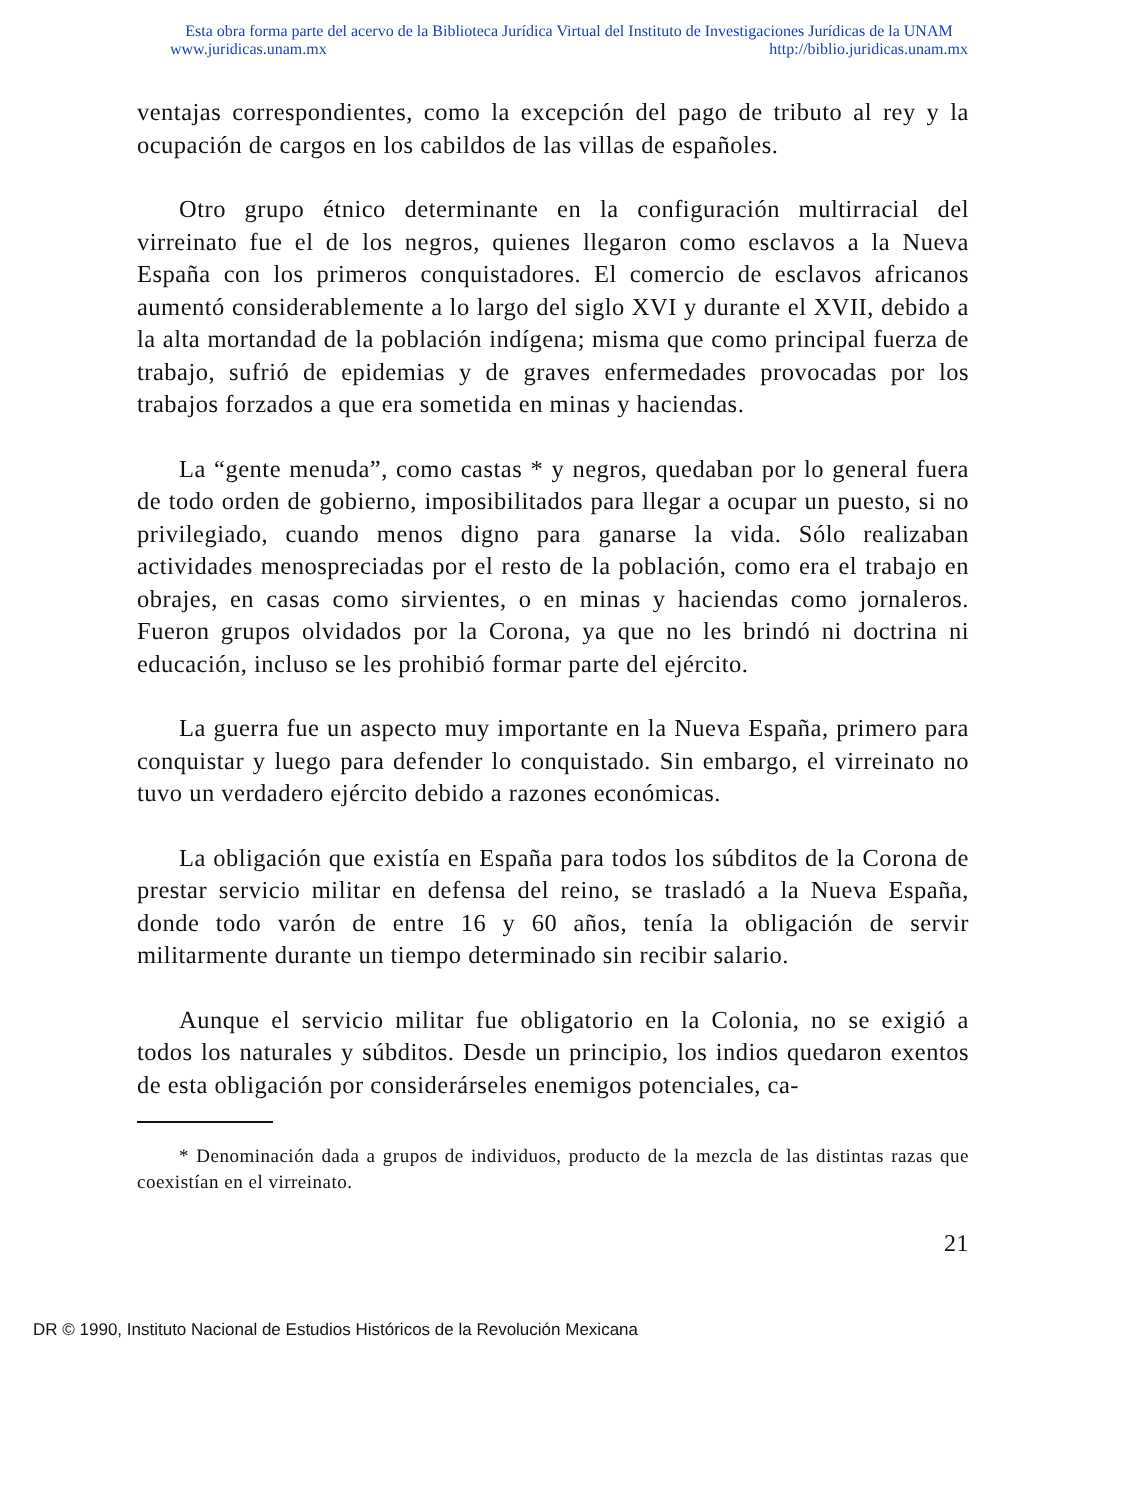Esta obra forma parte del acervo de la Biblioteca Jurídica Virtual del Instituto de Investigaciones Jurídicas de la UNAM
www.juridicas.unam.mx http://biblio.juridicas.unam.mx
ventajas correspondientes, como la excepción del pago de tributo al rey y la ocupación de cargos en los cabildos de las villas de españoles.
Otro grupo étnico determinante en la configuración multirracial del virreinato fue el de los negros, quienes llegaron como esclavos a la Nueva España con los primeros conquistadores. El comercio de esclavos africanos aumentó considerablemente a lo largo del siglo XVI y durante el XVII, debido a la alta mortandad de la población indígena; misma que como principal fuerza de trabajo, sufrió de epidemias y de graves enfermedades provocadas por los trabajos forzados a que era sometida en minas y haciendas.
La “gente menuda”, como castas * y negros, quedaban por lo general fuera de todo orden de gobierno, imposibilitados para llegar a ocupar un puesto, si no privilegiado, cuando menos digno para ganarse la vida. Sólo realizaban actividades menospreciadas por el resto de la población, como era el trabajo en obrajes, en casas como sirvientes, o en minas y haciendas como jornaleros. Fueron grupos olvidados por la Corona, ya que no les brindó ni doctrina ni educación, incluso se les prohibió formar parte del ejército.
La guerra fue un aspecto muy importante en la Nueva España, primero para conquistar y luego para defender lo conquistado. Sin embargo, el virreinato no tuvo un verdadero ejército debido a razones económicas.
La obligación que existía en España para todos los súbditos de la Corona de prestar servicio militar en defensa del reino, se trasladó a la Nueva España, donde todo varón de entre 16 y 60 años, tenía la obligación de servir militarmente durante un tiempo determinado sin recibir salario.
Aunque el servicio militar fue obligatorio en la Colonia, no se exigió a todos los naturales y súbditos. Desde un principio, los indios quedaron exentos de esta obligación por considerárseles enemigos potenciales, ca-
* Denominación dada a grupos de individuos, producto de la mezcla de las distintas razas que coexistían en el virreinato.
21
DR © 1990, Instituto Nacional de Estudios Históricos de la Revolución Mexicana